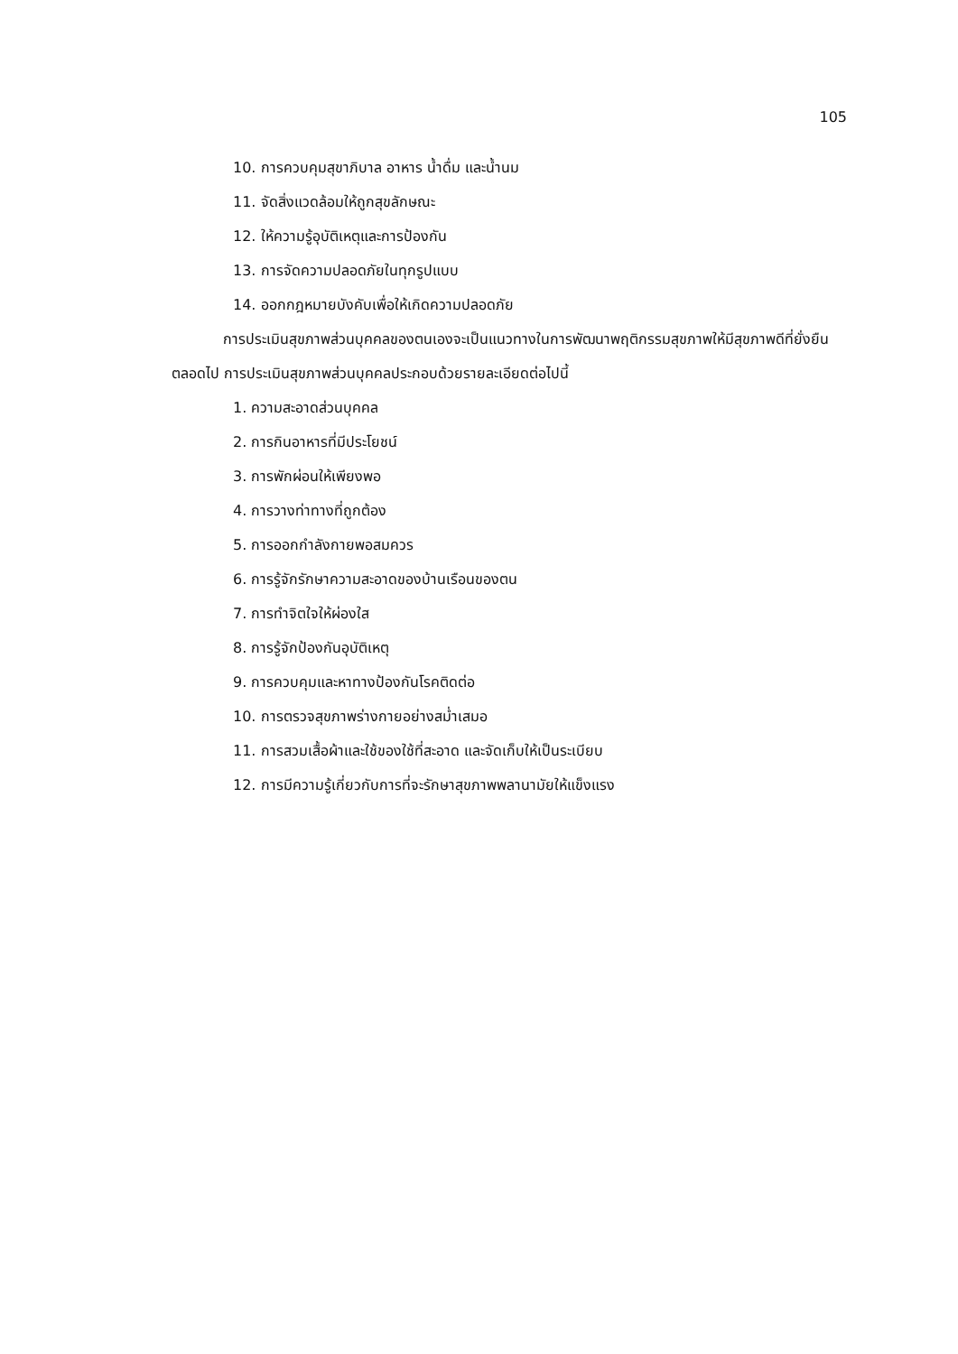105
10. การควบคุมสุขาภิบาล อาหาร น้ำดื่ม และน้ำนม
11. จัดสิ่งแวดล้อมให้ถูกสุขลักษณะ
12. ให้ความรู้อุบัติเหตุและการป้องกัน
13. การจัดความปลอดภัยในทุกรูปแบบ
14. ออกกฎหมายบังคับเพื่อให้เกิดความปลอดภัย
การประเมินสุขภาพส่วนบุคคลของตนเองจะเป็นแนวทางในการพัฒนาพฤติกรรมสุขภาพให้มีสุขภาพดีที่ยั่งยืนตลอดไป การประเมินสุขภาพส่วนบุคคลประกอบด้วยรายละเอียดต่อไปนี้
1. ความสะอาดส่วนบุคคล
2. การกินอาหารที่มีประโยชน์
3. การพักผ่อนให้เพียงพอ
4. การวางท่าทางที่ถูกต้อง
5. การออกกำลังกายพอสมควร
6. การรู้จักรักษาความสะอาดของบ้านเรือนของตน
7. การทำจิตใจให้ผ่องใส
8. การรู้จักป้องกันอุบัติเหตุ
9. การควบคุมและหาทางป้องกันโรคติดต่อ
10. การตรวจสุขภาพร่างกายอย่างสม่ำเสมอ
11. การสวมเสื้อผ้าและใช้ของใช้ที่สะอาด และจัดเก็บให้เป็นระเบียบ
12. การมีความรู้เกี่ยวกับการที่จะรักษาสุขภาพพลานามัยให้แข็งแรง